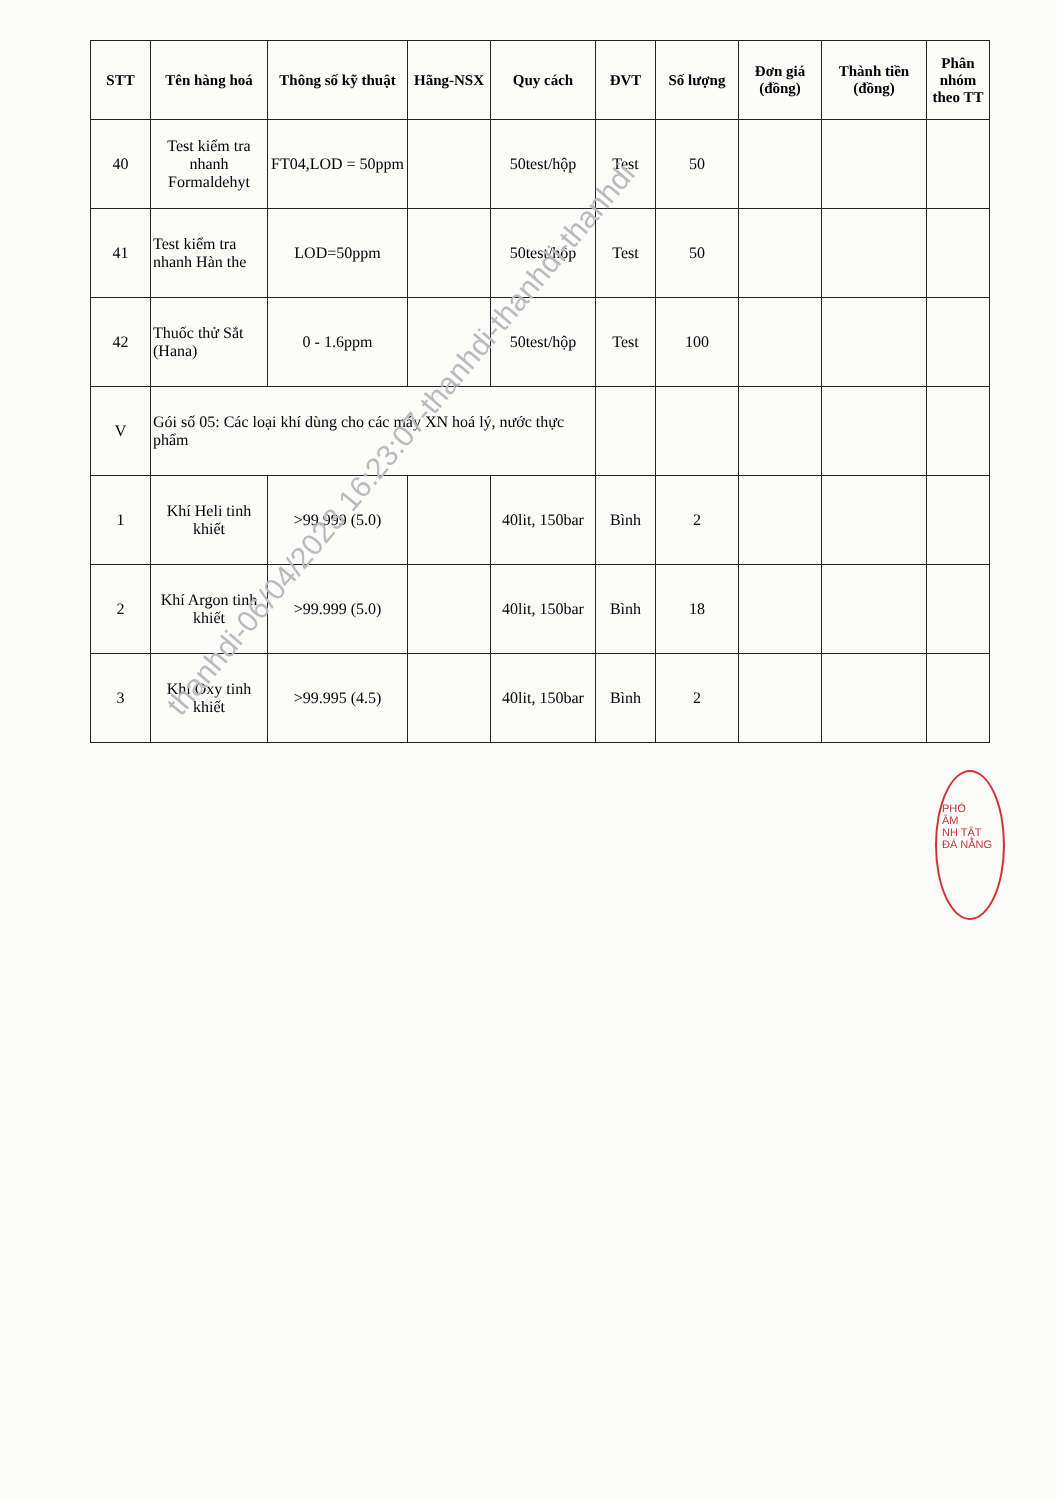| STT | Tên hàng hoá | Thông số kỹ thuật | Hãng-NSX | Quy cách | ĐVT | Số lượng | Đơn giá (đồng) | Thành tiền (đồng) | Phân nhóm theo TT |
| --- | --- | --- | --- | --- | --- | --- | --- | --- | --- |
| 40 | Test kiểm tra nhanh Formaldehyt | FT04,LOD = 50ppm | | 50test/hộp | Test | 50 | | | |
| 41 | Test kiểm tra nhanh Hàn the | LOD=50ppm | | 50test/hộp | Test | 50 | | | |
| 42 | Thuốc thử Sắt (Hana) | 0 - 1.6ppm | | 50test/hộp | Test | 100 | | | |
| V | Gói số 05: Các loại khí dùng cho các máy XN hoá lý, nước thực phẩm | | | | | | | | |
| 1 | Khí Heli tinh khiết | >99.999 (5.0) | | 40lit, 150bar | Bình | 2 | | | |
| 2 | Khí Argon tinh khiết | >99.999 (5.0) | | 40lit, 150bar | Bình | 18 | | | |
| 3 | Khí Oxy tinh khiết | >99.995 (4.5) | | 40lit, 150bar | Bình | 2 | | | |
thanhdi-06/04/2023 16:23:07-thanhdi-thanhdi-thanhdi
PHÓ
ÂM
NH TẬT
ĐÀ NẴNG